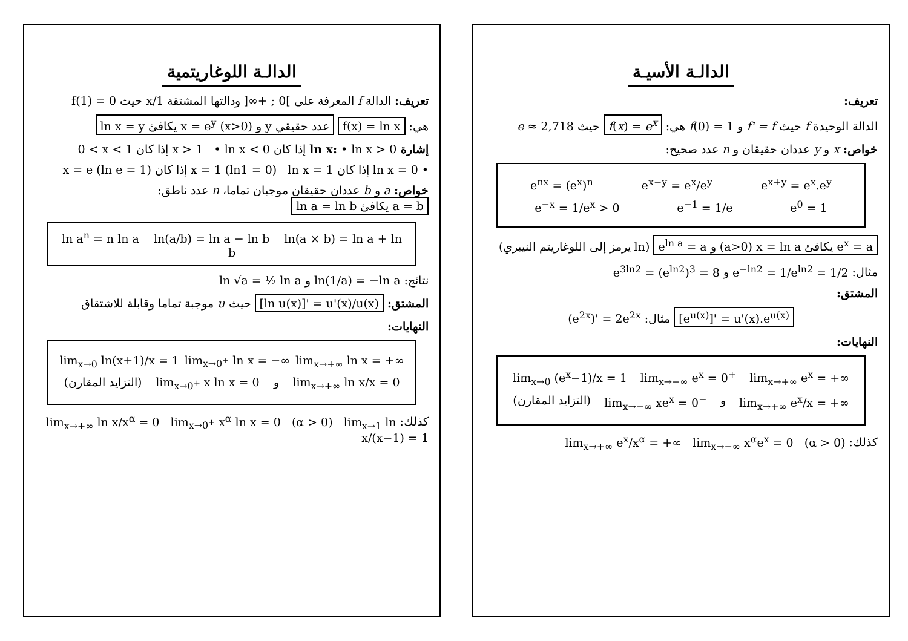الدالـة الأسيـة
تعريف:
الدالة الوحيدة f حيث f' = f و f(0) = 1 هي: f(x) = e<sup>x</sup> حيث e ≈ 2,718
خواص: x و y عددان حقيقان و n عدد صحيح:
e<sup>nx</sup> = (e<sup>x</sup>)<sup>n</sup> e<sup>x−y</sup> = e<sup>x</sup>/e<sup>y</sup> e<sup>x+y</sup> = e<sup>x</sup>.e<sup>y</sup>
e<sup>−x</sup> = 1/e<sup>x</sup> > 0 e<sup>−1</sup> = 1/e e<sup>0</sup> = 1
e<sup>ln a</sup> = a و (a>0) x = ln a يكافئ e<sup>x</sup> = a (ln يرمز إلى اللوغاريتم النيبري)
مثال: e<sup>−ln2</sup> = 1/e<sup>ln2</sup> = 1/2 و e<sup>3ln2</sup> = (e<sup>ln2</sup>)<sup>3</sup> = 8
المشتق:
[e<sup>u(x)</sup>]' = u'(x).e<sup>u(x)</sup> مثال: (e<sup>2x</sup>)' = 2e<sup>2x</sup>
النهايات:
lim<sub>x→0</sub> (e<sup>x</sup>−1)/x = 1 lim<sub>x→−∞</sub> e<sup>x</sup> = 0<sup>+</sup> lim<sub>x→+∞</sub> e<sup>x</sup> = +∞
(التزايد المقارن) lim<sub>x→−∞</sub> xe<sup>x</sup> = 0<sup>−</sup> و lim<sub>x→+∞</sub> e<sup>x</sup>/x = +∞
كذلك: lim<sub>x→+∞</sub> e<sup>x</sup>/x<sup>α</sup> = +∞ lim<sub>x→−∞</sub> x<sup>α</sup>e<sup>x</sup> = 0 (α > 0)
الدالـة اللوغاريتمية
تعريف: الدالة f المعرفة على ]0 ; +∞[ ودالتها المشتقة 1/x حيث f(1) = 0
هي: f(x) = ln x ln x = y يكافئ x = e<sup>y</sup> (x>0) و y عدد حقيقي
إشارة ln x: • ln x > 0 إذا كان x > 1 • ln x < 0 إذا كان 0 < x < 1
• ln x = 0 إذا كان x = 1 (ln1 = 0) ln x = 1 إذا كان x = e (ln e = 1)
خواص: a و b عددان حقيقان موجبان تماما، n عدد ناطق: ln a = ln b يكافئ a = b
ln a<sup>n</sup> = n ln a ln(a/b) = ln a − ln b ln(a × b) = ln a + ln b
نتائج: ln(1/a) = −ln a و ln √a = ½ ln a
المشتق: [ln u(x)]' = u'(x)/u(x) حيث u موجبة تماما وقابلة للاشتقاق
النهايات:
lim<sub>x→0</sub> ln(x+1)/x = 1 lim<sub>x→0<sup>+</sup></sub> ln x = −∞ lim<sub>x→+∞</sub> ln x = +∞
(التزايد المقارن) lim<sub>x→0<sup>+</sup></sub> x ln x = 0 و lim<sub>x→+∞</sub> ln x/x = 0
كذلك: lim<sub>x→+∞</sub> ln x/x<sup>α</sup> = 0 lim<sub>x→0<sup>+</sup></sub> x<sup>α</sup> ln x = 0 (α > 0) lim<sub>x→1</sub> ln x/(x−1) = 1